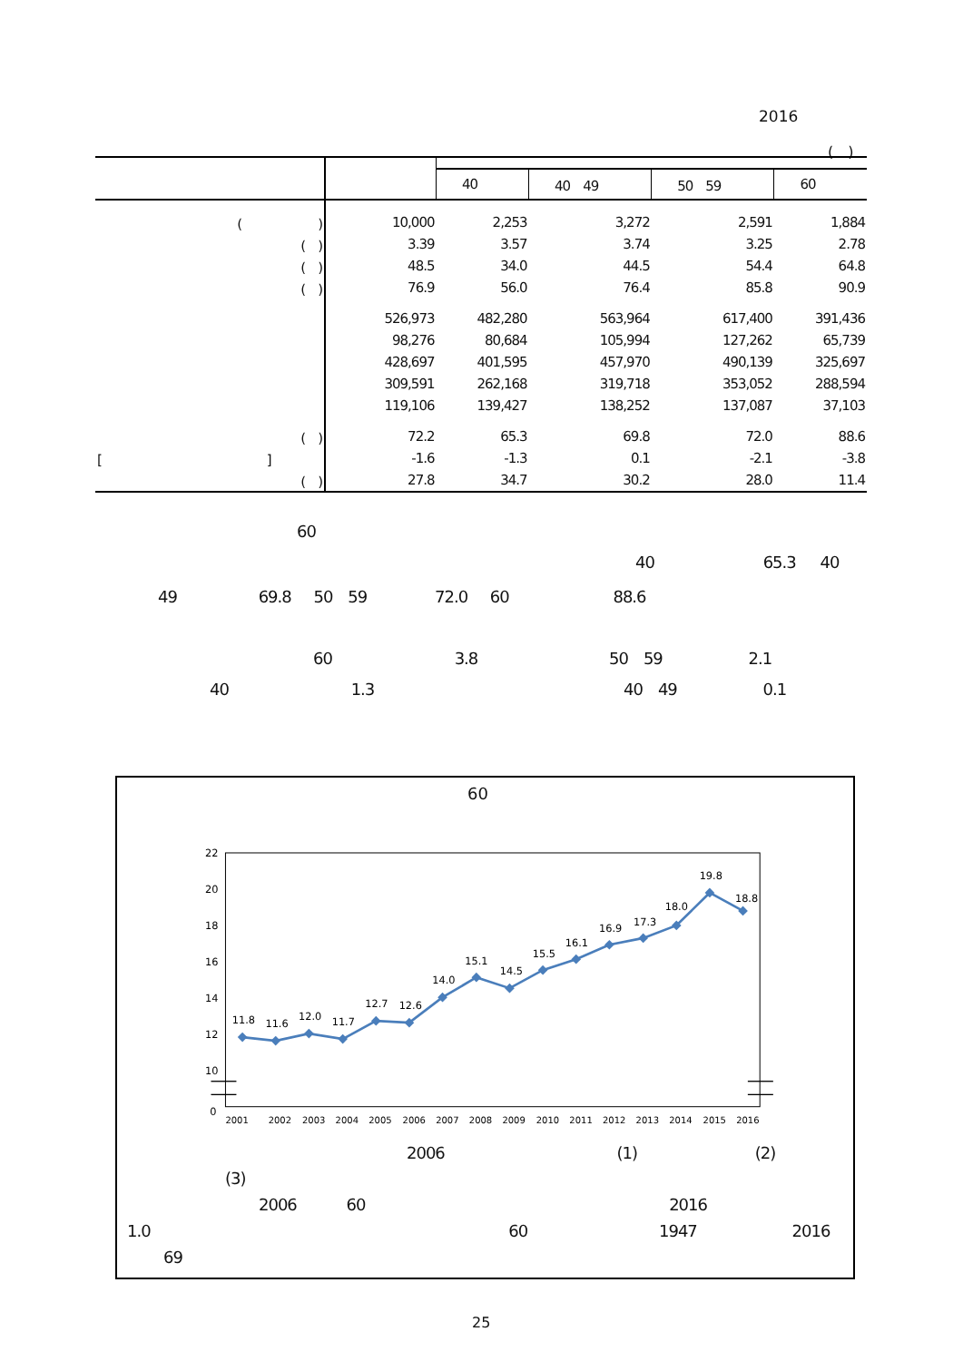2016
(　)
| | | 40 | 40 49 | 50 59 | 60 |
| --- | --- | --- | --- | --- | --- |
| ( ) | 10,000 | 2,253 | 3,272 | 2,591 | 1,884 |
| ( ) | 3.39 | 3.57 | 3.74 | 3.25 | 2.78 |
| ( ) | 48.5 | 34.0 | 44.5 | 54.4 | 64.8 |
| ( ) | 76.9 | 56.0 | 76.4 | 85.8 | 90.9 |
| | 526,973 | 482,280 | 563,964 | 617,400 | 391,436 |
| | 98,276 | 80,684 | 105,994 | 127,262 | 65,739 |
| | 428,697 | 401,595 | 457,970 | 490,139 | 325,697 |
| | 309,591 | 262,168 | 319,718 | 353,052 | 288,594 |
| | 119,106 | 139,427 | 138,252 | 137,087 | 37,103 |
| ( ) | 72.2 | 65.3 | 69.8 | 72.0 | 88.6 |
| [ ] | -1.6 | -1.3 | 0.1 | -2.1 | -3.8 |
| ( ) | 27.8 | 34.7 | 30.2 | 28.0 | 11.4 |
60
40 65.3 40
49 69.8 50　59 72.0 60 88.6
60 3.8 50　59 2.1
40 1.3 40　49 0.1
60
22
20
18
16
14
12
10
0
11.8
11.6
12.0
11.7
12.7
12.6
14.0
15.1
14.5
15.5
16.1
16.9
17.3
18.0
19.8
18.8
2001
2002
2003
2004
2005
2006
2007
2008
2009
2010
2011
2012
2013
2014
2015
2016
2006 (1) (2)
(3)
2006 60 2016
1.0 60 1947 2016
69
25